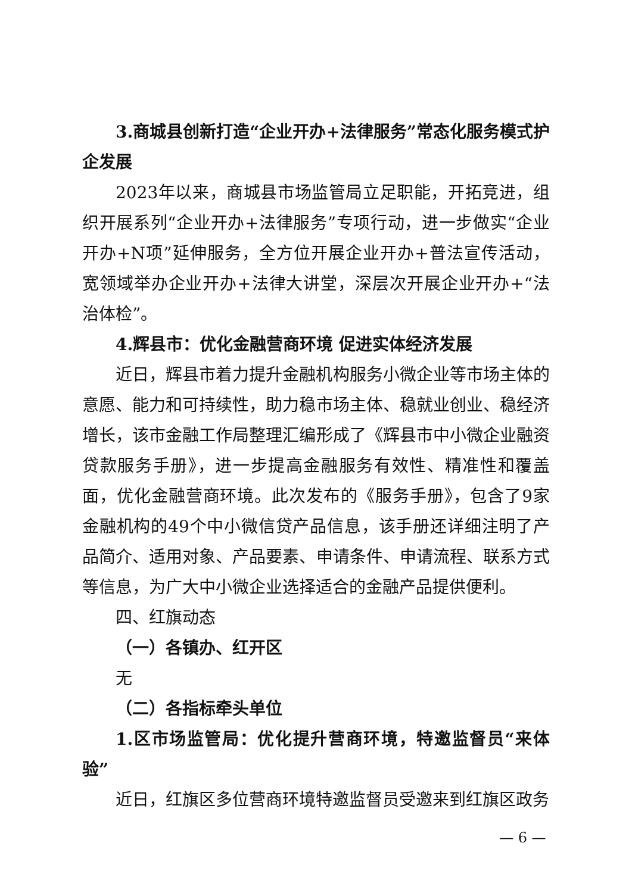3.商城县创新打造“企业开办+法律服务”常态化服务模式护企发展
2023年以来，商城县市场监管局立足职能，开拓竞进，组织开展系列“企业开办+法律服务”专项行动，进一步做实“企业开办+N项”延伸服务，全方位开展企业开办+普法宣传活动，宽领域举办企业开办+法律大讲堂，深层次开展企业开办+“法治体检”。
4.辉县市：优化金融营商环境 促进实体经济发展
近日，辉县市着力提升金融机构服务小微企业等市场主体的意愿、能力和可持续性，助力稳市场主体、稳就业创业、稳经济增长，该市金融工作局整理汇编形成了《辉县市中小微企业融资贷款服务手册》，进一步提高金融服务有效性、精准性和覆盖面，优化金融营商环境。此次发布的《服务手册》，包含了9家金融机构的49个中小微信贷产品信息，该手册还详细注明了产品简介、适用对象、产品要素、申请条件、申请流程、联系方式等信息，为广大中小微企业选择适合的金融产品提供便利。
四、红旗动态
（一）各镇办、红开区
无
（二）各指标牵头单位
1.区市场监管局：优化提升营商环境，特邀监督员“来体验”
近日，红旗区多位营商环境特邀监督员受邀来到红旗区政务
— 6 —